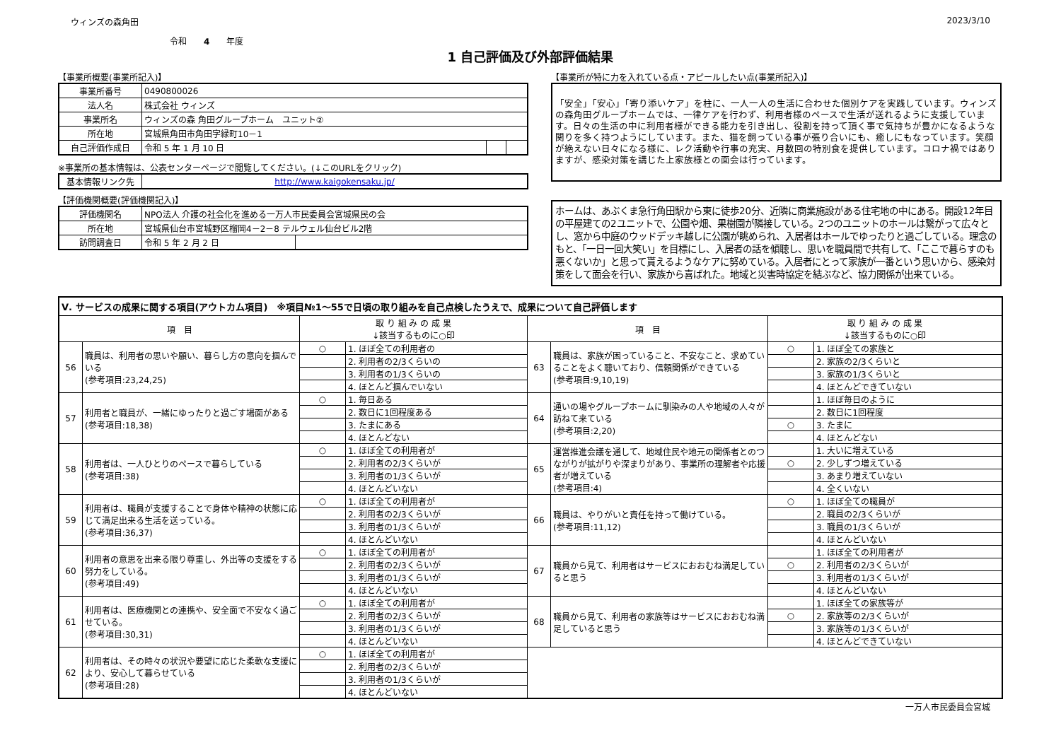ウィンズの森角田 2023/3/10
令和　　4　　年度
1 自己評価及び外部評価結果
【事業所概要(事業所記入)】
| 事業所番号 | 0490800026 | | |
| 法人名 | 株式会社 ウィンズ | | |
| 事業所名 | ウィンズの森 角田グループホーム ユニット② | | |
| 所在地 | 宮城県角田市角田字緑町10－1 | | |
| 自己評価作成日 | 令和 5 年 1 月 10 日 | | |
※事業所の基本情報は、公表センターページで閲覧してください。(↓このURLをクリック)
| 基本情報リンク先 | http://www.kaigokensaku.jp/ |
【評価機関概要(評価機関記入)】
| 評価機関名 | NPO法人 介護の社会化を進める一万人市民委員会宮城県民の会 | |
| 所在地 | 宮城県仙台市宮城野区榴岡4－2－8 テルウェル仙台ビル2階 | |
| 訪問調査日 | 令和 5 年 2 月 2 日 | |
【事業所が特に力を入れている点・アピールしたい点(事業所記入)】
「安全」「安心」「寄り添いケア」を柱に、一人一人の生活に合わせた個別ケアを実践しています。ウィンズの森角田グループホームでは、一律ケアを行わず、利用者様のペースで生活が送れるように支援しています。日々の生活の中に利用者様ができる能力を引き出し、役割を持って頂く事で気持ちが豊かになるような関りを多く持つようにしています。また、猫を飼っている事が張り合いにも、癒しにもなっています。笑顔が絶えない日々になる様に、レク活動や行事の充実、月数回の特別食を提供しています。コロナ禍ではありますが、感染対策を講じた上家族様との面会は行っています。
ホームは、あぶくま急行角田駅から東に徒歩20分、近隣に商業施設がある住宅地の中にある。開設12年目の平屋建ての2ユニットで、公園や畑、果樹園が隣接している。2つのユニットのホールは繋がって広々とし、窓から中庭のウッドデッキ越しに公園が眺められ、入居者はホールでゆったりと過ごしている。理念のもと、「一日一回大笑い」を目標にし、入居者の話を傾聴し、思いを職員間で共有して、「ここで暮らすのも悪くないか」と思って貰えるようなケアに努めている。入居者にとって家族が一番という思いから、感染対策をして面会を行い、家族から喜ばれた。地域と災害時協定を結ぶなど、協力関係が出来ている。
| Ⅴ. サービスの成果に関する項目(アウトカム項目) ※項目№1～55で日頃の取り組みを自己点検したうえで、成果について自己評価します | | | | | | | |
| 項 目 | | 取 り 組 み の 成 果 ↓該当するものに○印 | | 項 目 | | 取 り 組 み の 成 果 ↓該当するものに○印 | |
| 56 | 職員は、利用者の思いや願い、暮らし方の意向を掴んでいる (参考項目:23,24,25) | ○ | 1. ほぼ全ての利用者の | 63 | 職員は、家族が困っていること、不安なこと、求めていることをよく聴いており、信頼関係ができている (参考項目:9,10,19) | ○ | 1. ほぼ全ての家族と |
| | | | 2. 利用者の2/3くらいの | | | | 2. 家族の2/3くらいと |
| | | | 3. 利用者の1/3くらいの | | | | 3. 家族の1/3くらいと |
| | | | 4. ほとんど掴んでいない | | | | 4. ほとんどできていない |
| 57 | 利用者と職員が、一緒にゆったりと過ごす場面がある (参考項目:18,38) | ○ | 1. 毎日ある | 64 | 通いの場やグループホームに馴染みの人や地域の人々が訪ねて来ている (参考項目:2,20) | | 1. ほぼ毎日のように |
| | | | 2. 数日に1回程度ある | | | | 2. 数日に1回程度 |
| | | | 3. たまにある | | | ○ | 3. たまに |
| | | | 4. ほとんどない | | | | 4. ほとんどない |
| 58 | 利用者は、一人ひとりのペースで暮らしている (参考項目:38) | ○ | 1. ほぼ全ての利用者が | 65 | 運営推進会議を通して、地域住民や地元の関係者とのつながりが拡がりや深まりがあり、事業所の理解者や応援者が増えている (参考項目:4) | | 1. 大いに増えている |
| | | | 2. 利用者の2/3くらいが | | | ○ | 2. 少しずつ増えている |
| | | | 3. 利用者の1/3くらいが | | | | 3. あまり増えていない |
| | | | 4. ほとんどいない | | | | 4. 全くいない |
| 59 | 利用者は、職員が支援することで身体や精神の状態に応じて満足出来る生活を送っている。 (参考項目:36,37) | ○ | 1. ほぼ全ての利用者が | 66 | 職員は、やりがいと責任を持って働けている。 (参考項目:11,12) | ○ | 1. ほぼ全ての職員が |
| | | | 2. 利用者の2/3くらいが | | | | 2. 職員の2/3くらいが |
| | | | 3. 利用者の1/3くらいが | | | | 3. 職員の1/3くらいが |
| | | | 4. ほとんどいない | | | | 4. ほとんどいない |
| 60 | 利用者の意思を出来る限り尊重し、外出等の支援をする努力をしている。 (参考項目:49) | ○ | 1. ほぼ全ての利用者が | 67 | 職員から見て、利用者はサービスにおおむね満足していると思う | | 1. ほぼ全ての利用者が |
| | | | 2. 利用者の2/3くらいが | | | ○ | 2. 利用者の2/3くらいが |
| | | | 3. 利用者の1/3くらいが | | | | 3. 利用者の1/3くらいが |
| | | | 4. ほとんどいない | | | | 4. ほとんどいない |
| 61 | 利用者は、医療機関との連携や、安全面で不安なく過ごせている。 (参考項目:30,31) | ○ | 1. ほぼ全ての利用者が | 68 | 職員から見て、利用者の家族等はサービスにおおむね満足していると思う | | 1. ほぼ全ての家族等が |
| | | | 2. 利用者の2/3くらいが | | | ○ | 2. 家族等の2/3くらいが |
| | | | 3. 利用者の1/3くらいが | | | | 3. 家族等の1/3くらいが |
| | | | 4. ほとんどいない | | | | 4. ほとんどできていない |
| 62 | 利用者は、その時々の状況や要望に応じた柔軟な支援により、安心して暮らせている (参考項目:28) | ○ | 1. ほぼ全ての利用者が | | | | |
| | | | 2. 利用者の2/3くらいが | | | | |
| | | | 3. 利用者の1/3くらいが | | | | |
| | | | 4. ほとんどいない | | | | |
一万人市民委員会宮城